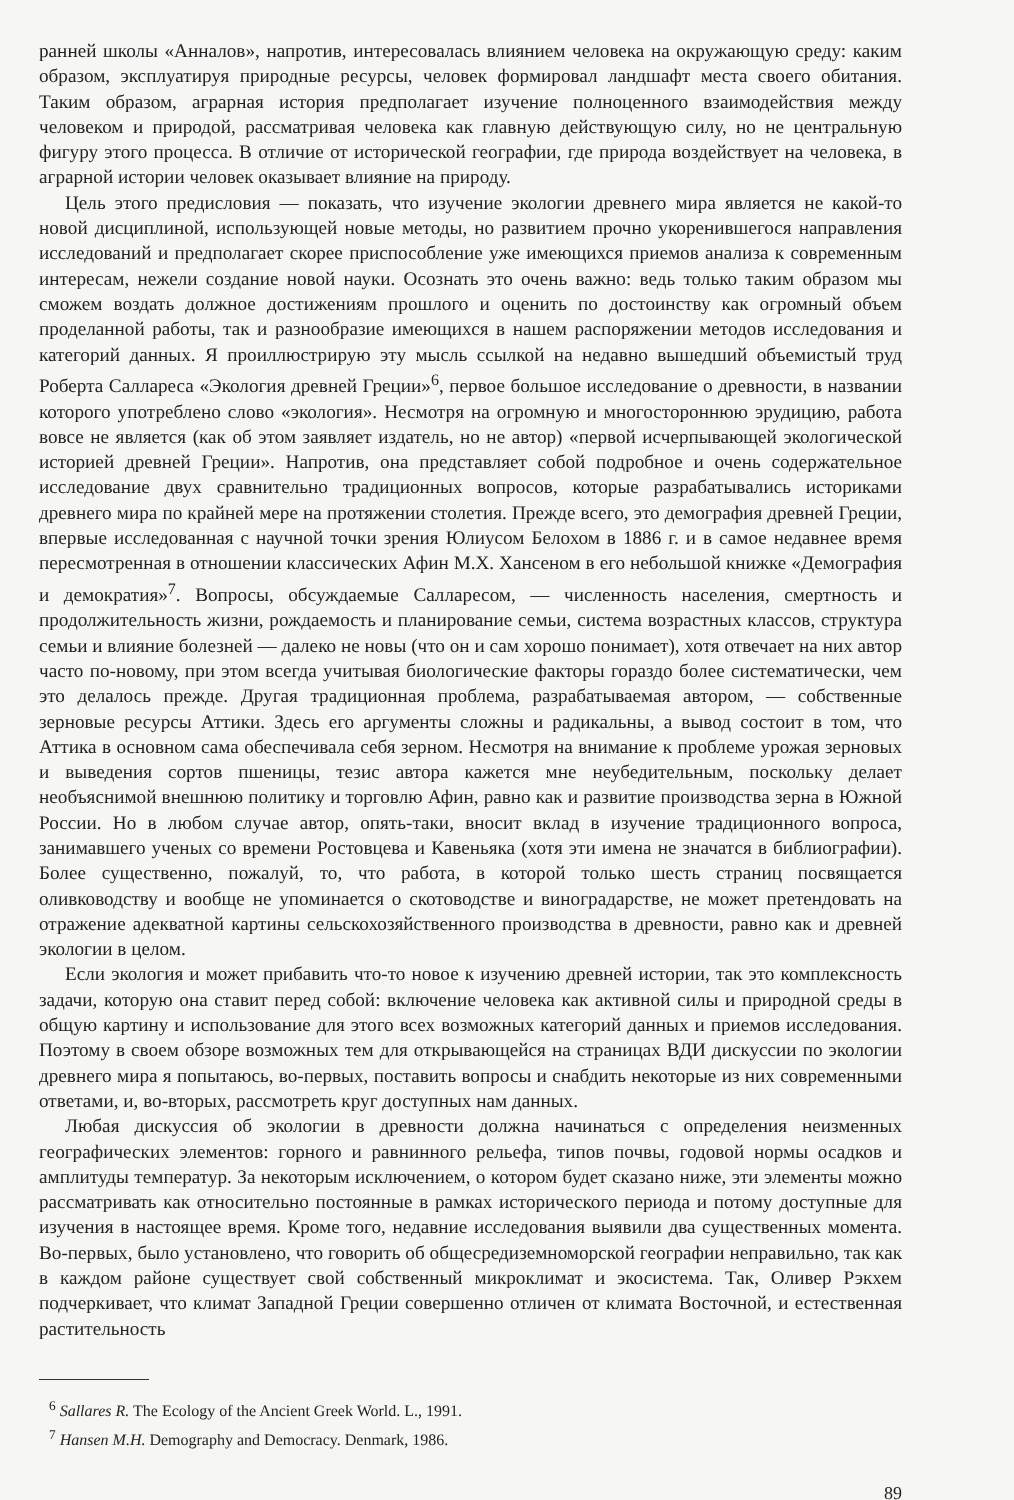ранней школы «Анналов», напротив, интересовалась влиянием человека на окружающую среду: каким образом, эксплуатируя природные ресурсы, человек формировал ландшафт места своего обитания. Таким образом, аграрная история предполагает изучение полноценного взаимодействия между человеком и природой, рассматривая человека как главную действующую силу, но не центральную фигуру этого процесса. В отличие от исторической географии, где природа воздействует на человека, в аграрной истории человек оказывает влияние на природу.
Цель этого предисловия — показать, что изучение экологии древнего мира является не какой-то новой дисциплиной, использующей новые методы, но развитием прочно укоренившегося направления исследований и предполагает скорее приспособление уже имеющихся приемов анализа к современным интересам, нежели создание новой науки. Осознать это очень важно: ведь только таким образом мы сможем воздать должное достижениям прошлого и оценить по достоинству как огромный объем проделанной работы, так и разнообразие имеющихся в нашем распоряжении методов исследования и категорий данных. Я проиллюстрирую эту мысль ссылкой на недавно вышедший объемистый труд Роберта Саллареса «Экология древней Греции»<sup>6</sup>, первое большое исследование о древности, в названии которого употреблено слово «экология». Несмотря на огромную и многостороннюю эрудицию, работа вовсе не является (как об этом заявляет издатель, но не автор) «первой исчерпывающей экологической историей древней Греции». Напротив, она представляет собой подробное и очень содержательное исследование двух сравнительно традиционных вопросов, которые разрабатывались историками древнего мира по крайней мере на протяжении столетия. Прежде всего, это демография древней Греции, впервые исследованная с научной точки зрения Юлиусом Белохом в 1886 г. и в самое недавнее время пересмотренная в отношении классических Афин М.Х. Хансеном в его небольшой книжке «Демография и демократия»<sup>7</sup>. Вопросы, обсуждаемые Салларесом, — численность населения, смертность и продолжительность жизни, рождаемость и планирование семьи, система возрастных классов, структура семьи и влияние болезней — далеко не новы (что он и сам хорошо понимает), хотя отвечает на них автор часто по-новому, при этом всегда учитывая биологические факторы гораздо более систематически, чем это делалось прежде. Другая традиционная проблема, разрабатываемая автором, — собственные зерновые ресурсы Аттики. Здесь его аргументы сложны и радикальны, а вывод состоит в том, что Аттика в основном сама обеспечивала себя зерном. Несмотря на внимание к проблеме урожая зерновых и выведения сортов пшеницы, тезис автора кажется мне неубедительным, поскольку делает необъяснимой внешнюю политику и торговлю Афин, равно как и развитие производства зерна в Южной России. Но в любом случае автор, опять-таки, вносит вклад в изучение традиционного вопроса, занимавшего ученых со времени Ростовцева и Кавеньяка (хотя эти имена не значатся в библиографии). Более существенно, пожалуй, то, что работа, в которой только шесть страниц посвящается оливководству и вообще не упоминается о скотоводстве и виноградарстве, не может претендовать на отражение адекватной картины сельскохозяйственного производства в древности, равно как и древней экологии в целом.
Если экология и может прибавить что-то новое к изучению древней истории, так это комплексность задачи, которую она ставит перед собой: включение человека как активной силы и природной среды в общую картину и использование для этого всех возможных категорий данных и приемов исследования. Поэтому в своем обзоре возможных тем для открывающейся на страницах ВДИ дискуссии по экологии древнего мира я попытаюсь, во-первых, поставить вопросы и снабдить некоторые из них современными ответами, и, во-вторых, рассмотреть круг доступных нам данных.
Любая дискуссия об экологии в древности должна начинаться с определения неизменных географических элементов: горного и равнинного рельефа, типов почвы, годовой нормы осадков и амплитуды температур. За некоторым исключением, о котором будет сказано ниже, эти элементы можно рассматривать как относительно постоянные в рамках исторического периода и потому доступные для изучения в настоящее время. Кроме того, недавние исследования выявили два существенных момента. Во-первых, было установлено, что говорить об общесредиземноморской географии неправильно, так как в каждом районе существует свой собственный микроклимат и экосистема. Так, Оливер Рэкхем подчеркивает, что климат Западной Греции совершенно отличен от климата Восточной, и естественная растительность
<sup>6</sup> Sallares R. The Ecology of the Ancient Greek World. L., 1991.
<sup>7</sup> Hansen M.H. Demography and Democracy. Denmark, 1986.
89